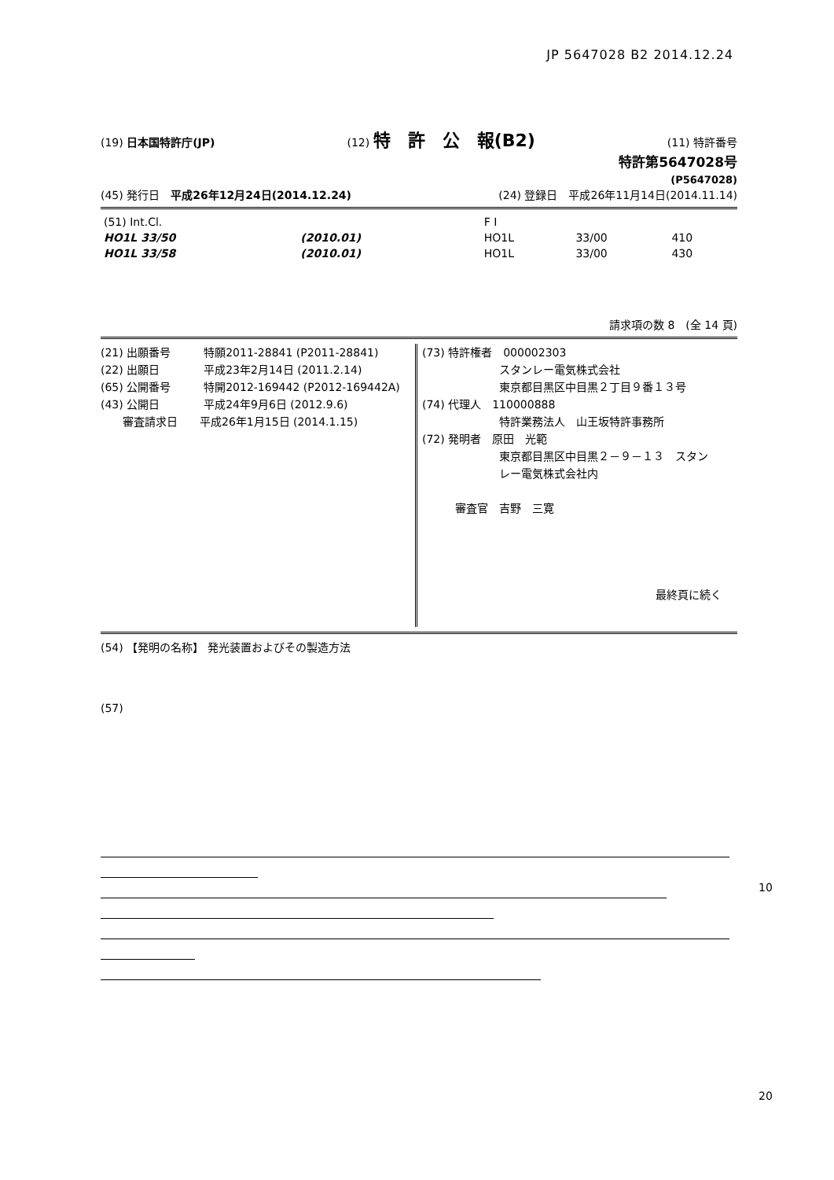JP 5647028 B2 2014.12.24
(19) 日本国特許庁(JP) (12) 特　許　公　報(B2) (11) 特許番号
特許第5647028号
(P5647028)
(45) 発行日　平成26年12月24日(2014.12.24) (24) 登録日　平成26年11月14日(2014.11.14)
| (51) Int.Cl. | | | F I | | |
| HO1L 33/50 | (2010.01) | | HO1L | 33/00 | 410 |
| HO1L 33/58 | (2010.01) | | HO1L | 33/00 | 430 |
請求項の数 8　(全 14 頁)
(21) 出願番号　　　特願2011-28841 (P2011-28841)
(22) 出願日　　　　平成23年2月14日 (2011.2.14)
(65) 公開番号　　　特開2012-169442 (P2012-169442A)
(43) 公開日　　　　平成24年9月6日 (2012.9.6)
　　審査請求日　　平成26年1月15日 (2014.1.15)
(73) 特許権者　000002303
　　　　　　　スタンレー電気株式会社
　　　　　　　東京都目黒区中目黒２丁目９番１３号
(74) 代理人　110000888
　　　　　　　特許業務法人　山王坂特許事務所
(72) 発明者　原田　光範
　　　　　　　東京都目黒区中目黒２－９－１３　スタン
　　　　　　　レー電気株式会社内
　　　審査官　吉野　三寛
最終頁に続く
(54) 【発明の名称】 発光装置およびその製造方法
(57)
10
20